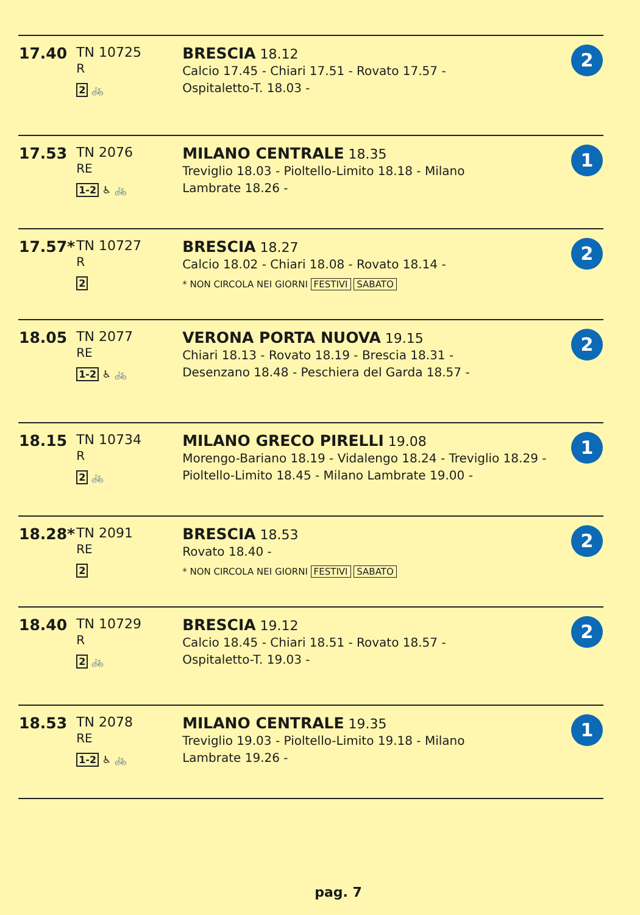| 17.40 | TN 10725 R 2 🚲 | BRESCIA 18.12 Calcio 17.45 - Chiari 17.51 - Rovato 17.57 - Ospitaletto-T. 18.03 - | 2 |
| 17.53 | TN 2076 RE 1-2 ♿ 🚲 | MILANO CENTRALE 18.35 Treviglio 18.03 - Pioltello-Limito 18.18 - Milano Lambrate 18.26 - | 1 |
| 17.57* | TN 10727 R 2 | BRESCIA 18.27 Calcio 18.02 - Chiari 18.08 - Rovato 18.14 - * NON CIRCOLA NEI GIORNI FESTIVI SABATO | 2 |
| 18.05 | TN 2077 RE 1-2 ♿ 🚲 | VERONA PORTA NUOVA 19.15 Chiari 18.13 - Rovato 18.19 - Brescia 18.31 - Desenzano 18.48 - Peschiera del Garda 18.57 - | 2 |
| 18.15 | TN 10734 R 2 🚲 | MILANO GRECO PIRELLI 19.08 Morengo-Bariano 18.19 - Vidalengo 18.24 - Treviglio 18.29 - Pioltello-Limito 18.45 - Milano Lambrate 19.00 - | 1 |
| 18.28* | TN 2091 RE 2 | BRESCIA 18.53 Rovato 18.40 - * NON CIRCOLA NEI GIORNI FESTIVI SABATO | 2 |
| 18.40 | TN 10729 R 2 🚲 | BRESCIA 19.12 Calcio 18.45 - Chiari 18.51 - Rovato 18.57 - Ospitaletto-T. 19.03 - | 2 |
| 18.53 | TN 2078 RE 1-2 ♿ 🚲 | MILANO CENTRALE 19.35 Treviglio 19.03 - Pioltello-Limito 19.18 - Milano Lambrate 19.26 - | 1 |
pag. 7